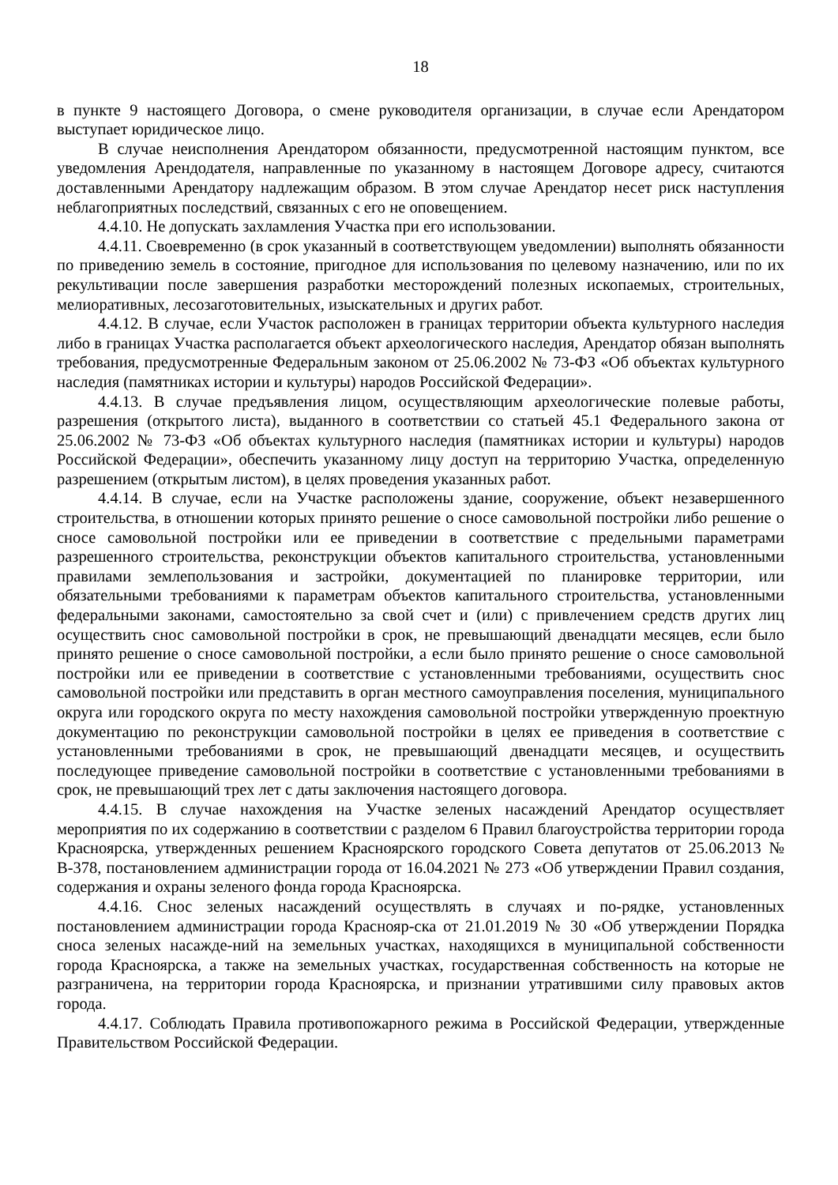18
в пункте 9 настоящего Договора, о смене руководителя организации, в случае если Арендатором выступает юридическое лицо.
В случае неисполнения Арендатором обязанности, предусмотренной настоящим пунктом, все уведомления Арендодателя, направленные по указанному в настоящем Договоре адресу, считаются доставленными Арендатору надлежащим образом. В этом случае Арендатор несет риск наступления неблагоприятных последствий, связанных с его не оповещением.
4.4.10. Не допускать захламления Участка при его использовании.
4.4.11. Своевременно (в срок указанный в соответствующем уведомлении) выполнять обязанности по приведению земель в состояние, пригодное для использования по целевому назначению, или по их рекультивации после завершения разработки месторождений полезных ископаемых, строительных, мелиоративных, лесозаготовительных, изыскательных и других работ.
4.4.12. В случае, если Участок расположен в границах территории объекта культурного наследия либо в границах Участка располагается объект археологического наследия, Арендатор обязан выполнять требования, предусмотренные Федеральным законом от 25.06.2002 № 73-ФЗ «Об объектах культурного наследия (памятниках истории и культуры) народов Российской Федерации».
4.4.13. В случае предъявления лицом, осуществляющим археологические полевые работы, разрешения (открытого листа), выданного в соответствии со статьей 45.1 Федерального закона от 25.06.2002 № 73-ФЗ «Об объектах культурного наследия (памятниках истории и культуры) народов Российской Федерации», обеспечить указанному лицу доступ на территорию Участка, определенную разрешением (открытым листом), в целях проведения указанных работ.
4.4.14. В случае, если на Участке расположены здание, сооружение, объект незавершенного строительства, в отношении которых принято решение о сносе самовольной постройки либо решение о сносе самовольной постройки или ее приведении в соответствие с предельными параметрами разрешенного строительства, реконструкции объектов капитального строительства, установленными правилами землепользования и застройки, документацией по планировке территории, или обязательными требованиями к параметрам объектов капитального строительства, установленными федеральными законами, самостоятельно за свой счет и (или) с привлечением средств других лиц осуществить снос самовольной постройки в срок, не превышающий двенадцати месяцев, если было принято решение о сносе самовольной постройки, а если было принято решение о сносе самовольной постройки или ее приведении в соответствие с установленными требованиями, осуществить снос самовольной постройки или представить в орган местного самоуправления поселения, муниципального округа или городского округа по месту нахождения самовольной постройки утвержденную проектную документацию по реконструкции самовольной постройки в целях ее приведения в соответствие с установленными требованиями в срок, не превышающий двенадцати месяцев, и осуществить последующее приведение самовольной постройки в соответствие с установленными требованиями в срок, не превышающий трех лет с даты заключения настоящего договора.
4.4.15. В случае нахождения на Участке зеленых насаждений Арендатор осуществляет мероприятия по их содержанию в соответствии с разделом 6 Правил благоустройства территории города Красноярска, утвержденных решением Красноярского городского Совета депутатов от 25.06.2013 № В-378, постановлением администрации города от 16.04.2021 № 273 «Об утверждении Правил создания, содержания и охраны зеленого фонда города Красноярска.
4.4.16. Снос зеленых насаждений осуществлять в случаях и по-рядке, установленных постановлением администрации города Краснояр-ска от 21.01.2019 № 30 «Об утверждении Порядка сноса зеленых насажде-ний на земельных участках, находящихся в муниципальной собственности города Красноярска, а также на земельных участках, государственная собственность на которые не разграничена, на территории города Красноярска, и признании утратившими силу правовых актов города.
4.4.17. Соблюдать Правила противопожарного режима в Российской Федерации, утвержденные Правительством Российской Федерации.